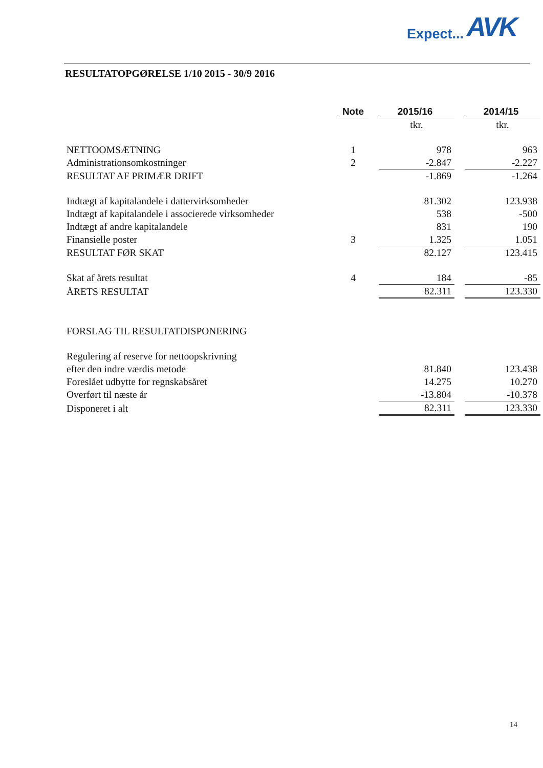Expect... AVK
RESULTATOPGØRELSE 1/10 2015 - 30/9 2016
| | Note | | 2015/16 | | 2014/15 |
| | | | tkr. | | tkr. |
| NETTOOMSÆTNING | 1 | | 978 | | 963 |
| Administrationsomkostninger | 2 | | -2.847 | | -2.227 |
| RESULTAT AF PRIMÆR DRIFT | | | -1.869 | | -1.264 |
| Indtægt af kapitalandele i dattervirksomheder | | | 81.302 | | 123.938 |
| Indtægt af kapitalandele i associerede virksomheder | | | 538 | | -500 |
| Indtægt af andre kapitalandele | | | 831 | | 190 |
| Finansielle poster | 3 | | 1.325 | | 1.051 |
| RESULTAT FØR SKAT | | | 82.127 | | 123.415 |
| Skat af årets resultat | 4 | | 184 | | -85 |
| ÅRETS RESULTAT | | | 82.311 | | 123.330 |
| FORSLAG TIL RESULTATDISPONERING | | | | | |
| Regulering af reserve for nettoopskrivning | | | | | |
| efter den indre værdis metode | | | 81.840 | | 123.438 |
| Foreslået udbytte for regnskabsåret | | | 14.275 | | 10.270 |
| Overført til næste år | | | -13.804 | | -10.378 |
| Disponeret i alt | | | 82.311 | | 123.330 |
14